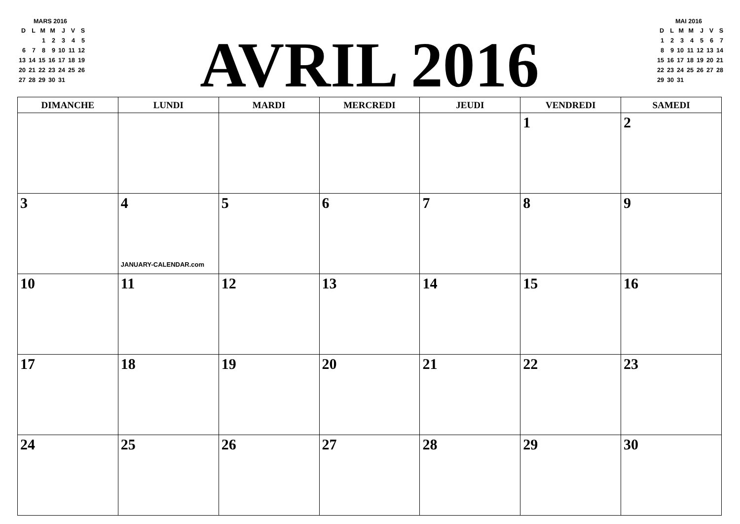MARS 2016
| D | L | M | M | J | V | S |
| | | 1 | 2 | 3 | 4 | 5 |
| 6 | 7 | 8 | 9 | 10 | 11 | 12 |
| 13 | 14 | 15 | 16 | 17 | 18 | 19 |
| 20 | 21 | 22 | 23 | 24 | 25 | 26 |
| 27 | 28 | 29 | 30 | 31 | | |
AVRIL 2016
MAI 2016
| D | L | M | M | J | V | S |
| 1 | 2 | 3 | 4 | 5 | 6 | 7 |
| 8 | 9 | 10 | 11 | 12 | 13 | 14 |
| 15 | 16 | 17 | 18 | 19 | 20 | 21 |
| 22 | 23 | 24 | 25 | 26 | 27 | 28 |
| 29 | 30 | 31 | | | | |
| DIMANCHE | LUNDI | MARDI | MERCREDI | JEUDI | VENDREDI | SAMEDI |
| --- | --- | --- | --- | --- | --- | --- |
| | | | | | 1 | 2 |
| 3 | 4 JANUARY-CALENDAR.com | 5 | 6 | 7 | 8 | 9 |
| 10 | 11 | 12 | 13 | 14 | 15 | 16 |
| 17 | 18 | 19 | 20 | 21 | 22 | 23 |
| 24 | 25 | 26 | 27 | 28 | 29 | 30 |